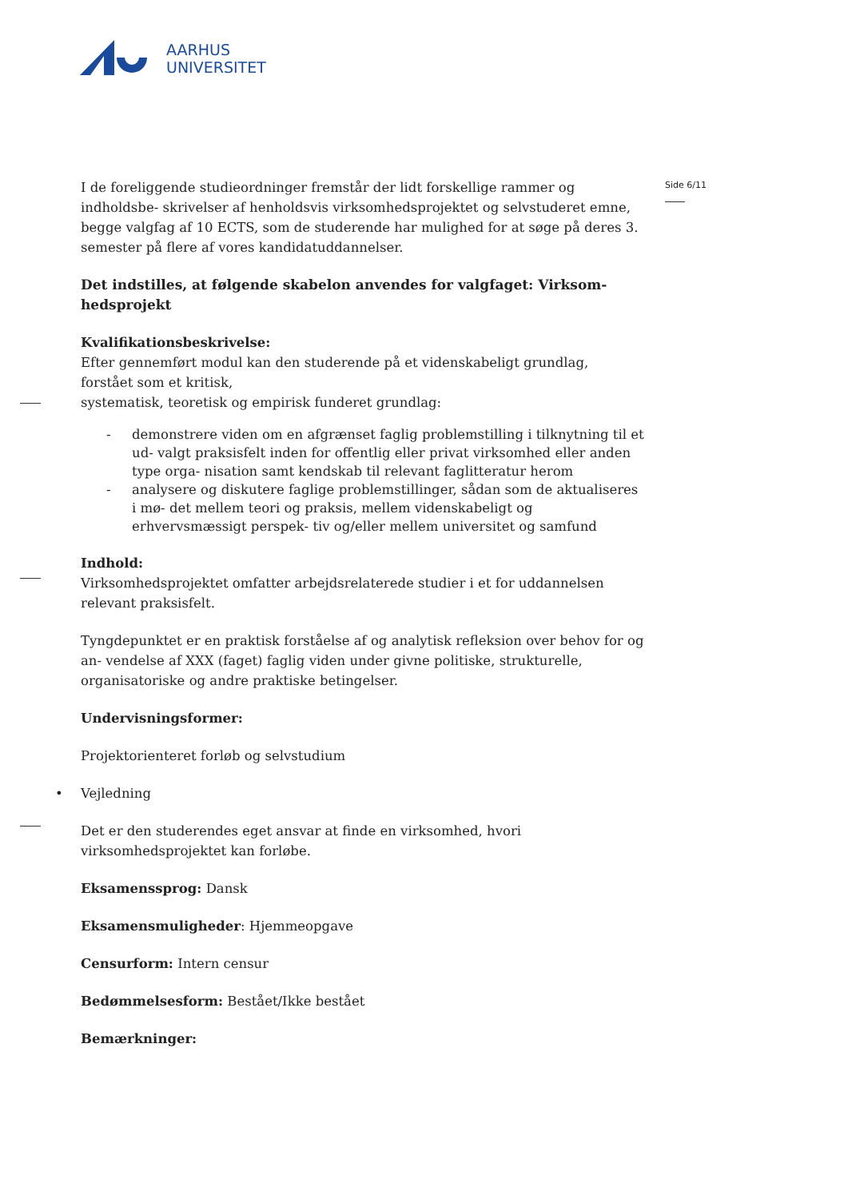AARHUS
UNIVERSITET
Side 6/11
I de foreliggende studieordninger fremstår der lidt forskellige rammer og indholdsbe- skrivelser af henholdsvis virksomhedsprojektet og selvstuderet emne, begge valgfag af 10 ECTS, som de studerende har mulighed for at søge på deres 3. semester på flere af vores kandidatuddannelser.
Det indstilles, at følgende skabelon anvendes for valgfaget: Virksom- hedsprojekt
Kvalifikationsbeskrivelse:
Efter gennemført modul kan den studerende på et videnskabeligt grundlag, forstået som et kritisk,
systematisk, teoretisk og empirisk funderet grundlag:
- demonstrere viden om en afgrænset faglig problemstilling i tilknytning til et ud- valgt praksisfelt inden for offentlig eller privat virksomhed eller anden type orga- nisation samt kendskab til relevant faglitteratur herom
- analysere og diskutere faglige problemstillinger, sådan som de aktualiseres i mø- det mellem teori og praksis, mellem videnskabeligt og erhvervsmæssigt perspek- tiv og/eller mellem universitet og samfund
Indhold:
Virksomhedsprojektet omfatter arbejdsrelaterede studier i et for uddannelsen relevant praksisfelt.
Tyngdepunktet er en praktisk forståelse af og analytisk refleksion over behov for og an- vendelse af XXX (faget) faglig viden under givne politiske, strukturelle, organisatoriske og andre praktiske betingelser.
Undervisningsformer:
Projektorienteret forløb og selvstudium
• Vejledning
Det er den studerendes eget ansvar at finde en virksomhed, hvori virksomhedsprojektet kan forløbe.
Eksamenssprog: Dansk
Eksamensmuligheder: Hjemmeopgave
Censurform: Intern censur
Bedømmelsesform: Bestået/Ikke bestået
Bemærkninger: